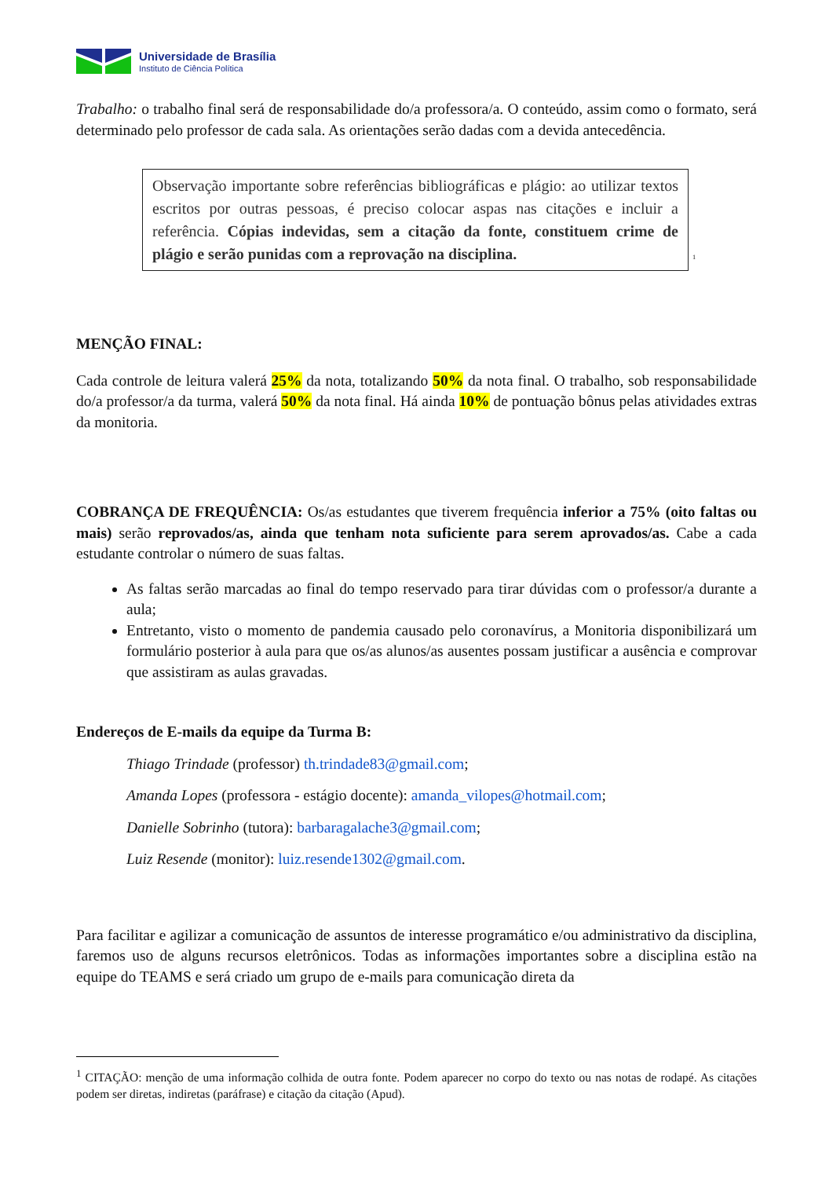Universidade de Brasília
Instituto de Ciência Política
Trabalho: o trabalho final será de responsabilidade do/a professora/a. O conteúdo, assim como o formato, será determinado pelo professor de cada sala. As orientações serão dadas com a devida antecedência.
Observação importante sobre referências bibliográficas e plágio: ao utilizar textos escritos por outras pessoas, é preciso colocar aspas nas citações e incluir a referência. Cópias indevidas, sem a citação da fonte, constituem crime de plágio e serão punidas com a reprovação na disciplina.
<sup>1</sup>
MENÇÃO FINAL:
Cada controle de leitura valerá 25% da nota, totalizando 50% da nota final. O trabalho, sob responsabilidade do/a professor/a da turma, valerá 50% da nota final. Há ainda 10% de pontuação bônus pelas atividades extras da monitoria.
COBRANÇA DE FREQUÊNCIA: Os/as estudantes que tiverem frequência inferior a 75% (oito faltas ou mais) serão reprovados/as, ainda que tenham nota suficiente para serem aprovados/as. Cabe a cada estudante controlar o número de suas faltas.
As faltas serão marcadas ao final do tempo reservado para tirar dúvidas com o professor/a durante a aula;
Entretanto, visto o momento de pandemia causado pelo coronavírus, a Monitoria disponibilizará um formulário posterior à aula para que os/as alunos/as ausentes possam justificar a ausência e comprovar que assistiram as aulas gravadas.
Endereços de E-mails da equipe da Turma B:
Thiago Trindade (professor) th.trindade83@gmail.com;
Amanda Lopes (professora - estágio docente): amanda_vilopes@hotmail.com;
Danielle Sobrinho (tutora): barbaragalache3@gmail.com;
Luiz Resende (monitor): luiz.resende1302@gmail.com.
Para facilitar e agilizar a comunicação de assuntos de interesse programático e/ou administrativo da disciplina, faremos uso de alguns recursos eletrônicos. Todas as informações importantes sobre a disciplina estão na equipe do TEAMS e será criado um grupo de e-mails para comunicação direta da
<sup>1</sup> CITAÇÃO: menção de uma informação colhida de outra fonte. Podem aparecer no corpo do texto ou nas notas de rodapé. As citações podem ser diretas, indiretas (paráfrase) e citação da citação (Apud).